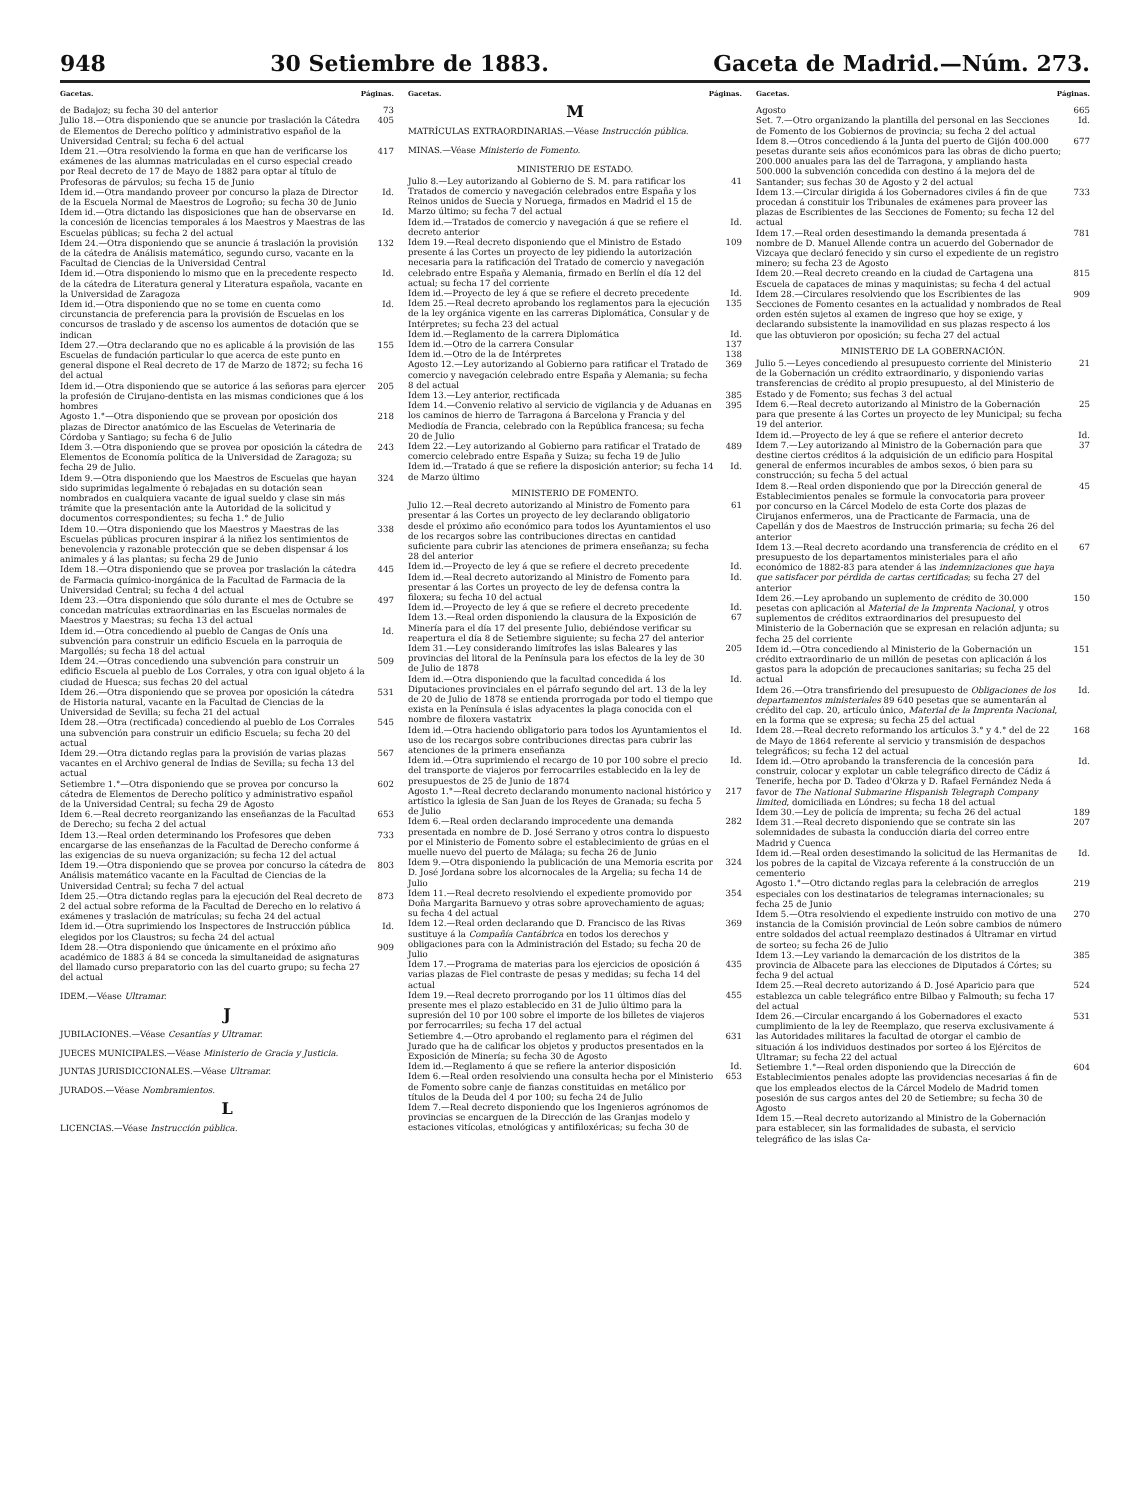948 30 Setiembre de 1883. Gaceta de Madrid.—Núm. 273.
Gacetas. Páginas.
de Badajoz; su fecha 30 del anterior 73
Julio 18.—Otra disponiendo que se anuncie por traslación la Cátedra de Elementos de Derecho político y administrativo español de la Universidad Central; su fecha 6 del actual 405
Idem 21.—Otra resolviendo la forma en que han de verificarse los exámenes de las alumnas matriculadas en el curso especial creado por Real decreto de 17 de Mayo de 1882 para optar al título de Profesoras de párvulos; su fecha 15 de Junio 417
Idem id.—Otra mandando proveer por concurso la plaza de Director de la Escuela Normal de Maestros de Logroño; su fecha 30 de Junio Id.
Idem id.—Otra dictando las disposiciones que han de observarse en la concesión de licencias temporales á los Maestros y Maestras de las Escuelas públicas; su fecha 2 del actual Id.
Idem 24.—Otra disponiendo que se anuncie á traslación la provisión de la cátedra de Análisis matemático, segundo curso, vacante en la Facultad de Ciencias de la Universidad Central 132
Idem id.—Otra disponiendo lo mismo que en la precedente respecto de la cátedra de Literatura general y Literatura española, vacante en la Universidad de Zaragoza Id.
Idem id.—Otra disponiendo que no se tome en cuenta como circunstancia de preferencia para la provisión de Escuelas en los concursos de traslado y de ascenso los aumentos de dotación que se indican Id.
Idem 27.—Otra declarando que no es aplicable á la provisión de las Escuelas de fundación particular lo que acerca de este punto en general dispone el Real decreto de 17 de Marzo de 1872; su fecha 16 del actual 155
Idem id.—Otra disponiendo que se autorice á las señoras para ejercer la profesión de Cirujano-dentista en las mismas condiciones que á los hombres 205
Agosto 1.°—Otra disponiendo que se provean por oposición dos plazas de Director anatómico de las Escuelas de Veterinaria de Córdoba y Santiago; su fecha 6 de Julio 218
Idem 3.—Otra disponiendo que se provea por oposición la cátedra de Elementos de Economía política de la Universidad de Zaragoza; su fecha 29 de Julio. 243
Idem 9.—Otra disponiendo que los Maestros de Escuelas que hayan sido suprimidas legalmente ó rebajadas en su dotación sean nombrados en cualquiera vacante de igual sueldo y clase sin más trámite que la presentación ante la Autoridad de la solicitud y documentos correspondientes; su fecha 1.° de Julio 324
Idem 10.—Otra disponiendo que los Maestros y Maestras de las Escuelas públicas procuren inspirar á la niñez los sentimientos de benevolencia y razonable protección que se deben dispensar á los animales y á las plantas; su fecha 29 de Junio 338
Idem 18.—Otra disponiendo que se provea por traslación la cátedra de Farmacia químico-inorgánica de la Facultad de Farmacia de la Universidad Central; su fecha 4 del actual 445
Idem 23.—Otra disponiendo que sólo durante el mes de Octubre se concedan matrículas extraordinarias en las Escuelas normales de Maestros y Maestras; su fecha 13 del actual 497
Idem id.—Otra concediendo al pueblo de Cangas de Onís una subvención para construir un edificio Escuela en la parroquia de Margollés; su fecha 18 del actual Id.
Idem 24.—Otras concediendo una subvención para construir un edificio Escuela al pueblo de Los Corrales, y otra con igual objeto á la ciudad de Huesca; sus fechas 20 del actual 509
Idem 26.—Otra disponiendo que se provea por oposición la cátedra de Historia natural, vacante en la Facultad de Ciencias de la Universidad de Sevilla; su fecha 21 del actual 531
Idem 28.—Otra (rectificada) concediendo al pueblo de Los Corrales una subvención para construir un edificio Escuela; su fecha 20 del actual 545
Idem 29.—Otra dictando reglas para la provisión de varias plazas vacantes en el Archivo general de Indias de Sevilla; su fecha 13 del actual 567
Setiembre 1.°—Otra disponiendo que se provea por concurso la cátedra de Elementos de Derecho político y administrativo español de la Universidad Central; su fecha 29 de Agosto 602
Idem 6.—Real decreto reorganizando las enseñanzas de la Facultad de Derecho; su fecha 2 del actual 653
Idem 13.—Real orden determinando los Profesores que deben encargarse de las enseñanzas de la Facultad de Derecho conforme á las exigencias de su nueva organización; su fecha 12 del actual 733
Idem 19.—Otra disponiendo que se provea por concurso la cátedra de Análisis matemático vacante en la Facultad de Ciencias de la Universidad Central; su fecha 7 del actual 803
Idem 25.—Otra dictando reglas para la ejecución del Real decreto de 2 del actual sobre reforma de la Facultad de Derecho en lo relativo á exámenes y traslación de matrículas; su fecha 24 del actual 873
Idem id.—Otra suprimiendo los Inspectores de Instrucción pública elegidos por los Claustros; su fecha 24 del actual Id.
Idem 28.—Otra disponiendo que únicamente en el próximo año académico de 1883 á 84 se conceda la simultaneidad de asignaturas del llamado curso preparatorio con las del cuarto grupo; su fecha 27 del actual 909
IDEM.—Véase Ultramar.
J
JUBILACIONES.—Véase Cesantías y Ultramar.
JUECES MUNICIPALES.—Véase Ministerio de Gracia y Justicia.
JUNTAS JURISDICCIONALES.—Véase Ultramar.
JURADOS.—Véase Nombramientos.
L
LICENCIAS.—Véase Instrucción pública.
Gacetas. Páginas.
M
MATRÍCULAS EXTRAORDINARIAS.—Véase Instrucción pública.
MINAS.—Véase Ministerio de Fomento.
MINISTERIO DE ESTADO.
Julio 8.—Ley autorizando al Gobierno de S. M. para ratificar los Tratados de comercio y navegación celebrados entre España y los Reinos unidos de Suecia y Noruega, firmados en Madrid el 15 de Marzo último; su fecha 7 del actual 41
Idem id.—Tratados de comercio y navegación á que se refiere el decreto anterior Id.
Idem 19.—Real decreto disponiendo que el Ministro de Estado presente á las Cortes un proyecto de ley pidiendo la autorización necesaria para la ratificación del Tratado de comercio y navegación celebrado entre España y Alemania, firmado en Berlín el día 12 del actual; su fecha 17 del corriente 109
Idem id.—Proyecto de ley á que se refiere el decreto precedente Id.
Idem 25.—Real decreto aprobando los reglamentos para la ejecución de la ley orgánica vigente en las carreras Diplomática, Consular y de Intérpretes; su fecha 23 del actual 135
Idem id.—Reglamento de la carrera Diplomática Id.
Idem id.—Otro de la carrera Consular 137
Idem id.—Otro de la de Intérpretes 138
Agosto 12.—Ley autorizando al Gobierno para ratificar el Tratado de comercio y navegación celebrado entre España y Alemania; su fecha 8 del actual 369
Idem 13.—Ley anterior, rectificada 385
Idem 14.—Convenio relativo al servicio de vigilancia y de Aduanas en los caminos de hierro de Tarragona á Barcelona y Francia y del Mediodía de Francia, celebrado con la República francesa; su fecha 20 de Julio 395
Idem 22.—Ley autorizando al Gobierno para ratificar el Tratado de comercio celebrado entre España y Suiza; su fecha 19 de Julio 489
Idem id.—Tratado á que se refiere la disposición anterior; su fecha 14 de Marzo último Id.
MINISTERIO DE FOMENTO.
Julio 12.—Real decreto autorizando al Ministro de Fomento para presentar á las Cortes un proyecto de ley declarando obligatorio desde el próximo año económico para todos los Ayuntamientos el uso de los recargos sobre las contribuciones directas en cantidad suficiente para cubrir las atenciones de primera enseñanza; su fecha 28 del anterior 61
Idem id.—Proyecto de ley á que se refiere el decreto precedente Id.
Idem id.—Real decreto autorizando al Ministro de Fomento para presentar á las Cortes un proyecto de ley de defensa contra la filoxera; su fecha 10 del actual Id.
Idem id.—Proyecto de ley á que se refiere el decreto precedente Id.
Idem 13.—Real orden disponiendo la clausura de la Exposición de Minería para el día 17 del presente Julio, debiéndose verificar su reapertura el día 8 de Setiembre siguiente; su fecha 27 del anterior 67
Idem 31.—Ley considerando limítrofes las islas Baleares y las provincias del litoral de la Península para los efectos de la ley de 30 de Julio de 1878 205
Idem id.—Otra disponiendo que la facultad concedida á los Diputaciones provinciales en el párrafo segundo del art. 13 de la ley de 20 de Julio de 1878 se entienda prorrogada por todo el tiempo que exista en la Península é islas adyacentes la plaga conocida con el nombre de filoxera vastatrix Id.
Idem id.—Otra haciendo obligatorio para todos los Ayuntamientos el uso de los recargos sobre contribuciones directas para cubrir las atenciones de la primera enseñanza Id.
Idem id.—Otra suprimiendo el recargo de 10 por 100 sobre el precio del transporte de viajeros por ferrocarriles establecido en la ley de presupuestos de 25 de Junio de 1874 Id.
Agosto 1.°—Real decreto declarando monumento nacional histórico y artístico la iglesia de San Juan de los Reyes de Granada; su fecha 5 de Julio 217
Idem 6.—Real orden declarando improcedente una demanda presentada en nombre de D. José Serrano y otros contra lo dispuesto por el Ministerio de Fomento sobre el establecimiento de grúas en el muelle nuevo del puerto de Málaga; su fecha 26 de Junio 282
Idem 9.—Otra disponiendo la publicación de una Memoria escrita por D. José Jordana sobre los alcornocales de la Argelia; su fecha 14 de Julio 324
Idem 11.—Real decreto resolviendo el expediente promovido por Doña Margarita Barnuevo y otras sobre aprovechamiento de aguas; su fecha 4 del actual 354
Idem 12.—Real orden declarando que D. Francisco de las Rivas sustituye á la Compañía Cantábrica en todos los derechos y obligaciones para con la Administración del Estado; su fecha 20 de Julio 369
Idem 17.—Programa de materias para los ejercicios de oposición á varias plazas de Fiel contraste de pesas y medidas; su fecha 14 del actual 435
Idem 19.—Real decreto prorrogando por los 11 últimos días del presente mes el plazo establecido en 31 de Julio último para la supresión del 10 por 100 sobre el importe de los billetes de viajeros por ferrocarriles; su fecha 17 del actual 455
Setiembre 4.—Otro aprobando el reglamento para el régimen del Jurado que ha de calificar los objetos y productos presentados en la Exposición de Minería; su fecha 30 de Agosto 631
Idem id.—Reglamento á que se refiere la anterior disposición Id.
Idem 6.—Real orden resolviendo una consulta hecha por el Ministerio de Fomento sobre canje de fianzas constituidas en metálico por títulos de la Deuda del 4 por 100; su fecha 24 de Julio 653
Idem 7.—Real decreto disponiendo que los Ingenieros agrónomos de provincias se encarguen de la Dirección de las Granjas modelo y estaciones vitícolas, etnológicas y antifiloxéricas; su fecha 30 de
Gacetas. Páginas.
Agosto 665
Set. 7.—Otro organizando la plantilla del personal en las Secciones de Fomento de los Gobiernos de provincia; su fecha 2 del actual Id.
Idem 8.—Otros concediendo á la Junta del puerto de Gijón 400.000 pesetas durante seis años económicos para las obras de dicho puerto; 200.000 anuales para las del de Tarragona, y ampliando hasta 500.000 la subvención concedida con destino á la mejora del de Santander; sus fechas 30 de Agosto y 2 del actual 677
Idem 13.—Circular dirigida á los Gobernadores civiles á fin de que procedan á constituir los Tribunales de exámenes para proveer las plazas de Escribientes de las Secciones de Fomento; su fecha 12 del actual 733
Idem 17.—Real orden desestimando la demanda presentada á nombre de D. Manuel Allende contra un acuerdo del Gobernador de Vizcaya que declaró fenecido y sin curso el expediente de un registro minero; su fecha 23 de Agosto 781
Idem 20.—Real decreto creando en la ciudad de Cartagena una Escuela de capataces de minas y maquinistas; su fecha 4 del actual 815
Idem 28.—Circulares resolviendo que los Escribientes de las Secciones de Fomento cesantes en la actualidad y nombrados de Real orden estén sujetos al examen de ingreso que hoy se exige, y declarando subsistente la inamovilidad en sus plazas respecto á los que las obtuvieron por oposición; su fecha 27 del actual 909
MINISTERIO DE LA GOBERNACIÓN.
Julio 5.—Leyes concediendo al presupuesto corriente del Ministerio de la Gobernación un crédito extraordinario, y disponiendo varias transferencias de crédito al propio presupuesto, al del Ministerio de Estado y de Fomento; sus fechas 3 del actual 21
Idem 6.—Real decreto autorizando al Ministro de la Gobernación para que presente á las Cortes un proyecto de ley Municipal; su fecha 19 del anterior. 25
Idem id.—Proyecto de ley á que se refiere el anterior decreto Id.
Idem 7.—Ley autorizando al Ministro de la Gobernación para que destine ciertos créditos á la adquisición de un edificio para Hospital general de enfermos incurables de ambos sexos, ó bien para su construcción; su fecha 5 del actual 37
Idem 8.—Real orden disponiendo que por la Dirección general de Establecimientos penales se formule la convocatoria para proveer por concurso en la Cárcel Modelo de esta Corte dos plazas de Cirujanos enfermeros, una de Practicante de Farmacia, una de Capellán y dos de Maestros de Instrucción primaria; su fecha 26 del anterior 45
Idem 13.—Real decreto acordando una transferencia de crédito en el presupuesto de los departamentos ministeriales para el año económico de 1882-83 para atender á las indemnizaciones que haya que satisfacer por pérdida de cartas certificadas; su fecha 27 del anterior 67
Idem 26.—Ley aprobando un suplemento de crédito de 30.000 pesetas con aplicación al Material de la Imprenta Nacional, y otros suplementos de créditos extraordinarios del presupuesto del Ministerio de la Gobernación que se expresan en relación adjunta; su fecha 25 del corriente 150
Idem id.—Otra concediendo al Ministerio de la Gobernación un crédito extraordinario de un millón de pesetas con aplicación á los gastos para la adopción de precauciones sanitarias; su fecha 25 del actual 151
Idem 26.—Otra transfiriendo del presupuesto de Obligaciones de los departamentos ministeriales 89 640 pesetas que se aumentarán al crédito del cap. 20, artículo único, Material de la Imprenta Nacional, en la forma que se expresa; su fecha 25 del actual Id.
Idem 28.—Real decreto reformando los artículos 3.° y 4.° del de 22 de Mayo de 1864 referente al servicio y transmisión de despachos telegráficos; su fecha 12 del actual 168
Idem id.—Otro aprobando la transferencia de la concesión para construir, colocar y explotar un cable telegráfico directo de Cádiz á Tenerife, hecha por D. Tadeo d'Okrza y D. Rafael Fernández Neda á favor de The National Submarine Hispanish Telegraph Company limited, domiciliada en Lóndres; su fecha 18 del actual Id.
Idem 30.—Ley de policía de imprenta; su fecha 26 del actual 189
Idem 31.—Real decreto disponiendo que se contrate sin las solemnidades de subasta la conducción diaria del correo entre Madrid y Cuenca 207
Idem id.—Real orden desestimando la solicitud de las Hermanitas de los pobres de la capital de Vizcaya referente á la construcción de un cementerio Id.
Agosto 1.°—Otro dictando reglas para la celebración de arreglos especiales con los destinatarios de telegramas internacionales; su fecha 25 de Junio 219
Idem 5.—Otra resolviendo el expediente instruido con motivo de una instancia de la Comisión provincial de León sobre cambios de número entre soldados del actual reemplazo destinados á Ultramar en virtud de sorteo; su fecha 26 de Julio 270
Idem 13.—Ley variando la demarcación de los distritos de la provincia de Albacete para las elecciones de Diputados á Córtes; su fecha 9 del actual 385
Idem 25.—Real decreto autorizando á D. José Aparicio para que establezca un cable telegráfico entre Bilbao y Falmouth; su fecha 17 del actual 524
Idem 26.—Circular encargando á los Gobernadores el exacto cumplimiento de la ley de Reemplazo, que reserva exclusivamente á las Autoridades militares la facultad de otorgar el cambio de situación á los individuos destinados por sorteo á los Ejércitos de Ultramar; su fecha 22 del actual 531
Setiembre 1.°—Real orden disponiendo que la Dirección de Establecimientos penales adopte las providencias necesarias á fin de que los empleados electos de la Cárcel Modelo de Madrid tomen posesión de sus cargos antes del 20 de Setiembre; su fecha 30 de Agosto 604
Idem 15.—Real decreto autorizando al Ministro de la Gobernación para establecer, sin las formalidades de subasta, el servicio telegráfico de las islas Ca-